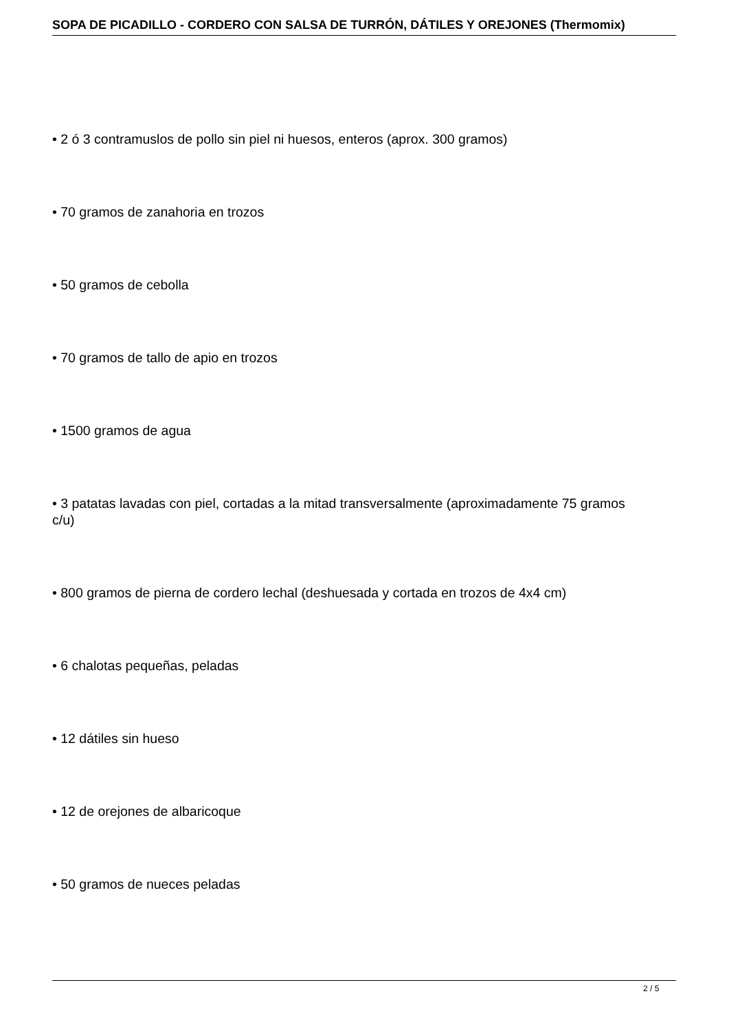SOPA DE PICADILLO - CORDERO CON SALSA DE TURRÓN, DÁTILES Y OREJONES (Thermomix)
• 2 ó 3 contramuslos de pollo sin piel ni huesos, enteros (aprox. 300 gramos)
• 70 gramos de zanahoria en trozos
• 50 gramos de cebolla
• 70 gramos de tallo de apio en trozos
• 1500 gramos de agua
• 3 patatas lavadas con piel, cortadas a la mitad transversalmente (aproximadamente 75 gramos c/u)
• 800 gramos de pierna de cordero lechal (deshuesada y cortada en trozos de 4x4 cm)
• 6 chalotas pequeñas, peladas
• 12 dátiles sin hueso
• 12 de orejones de albaricoque
• 50 gramos de nueces peladas
2 / 5